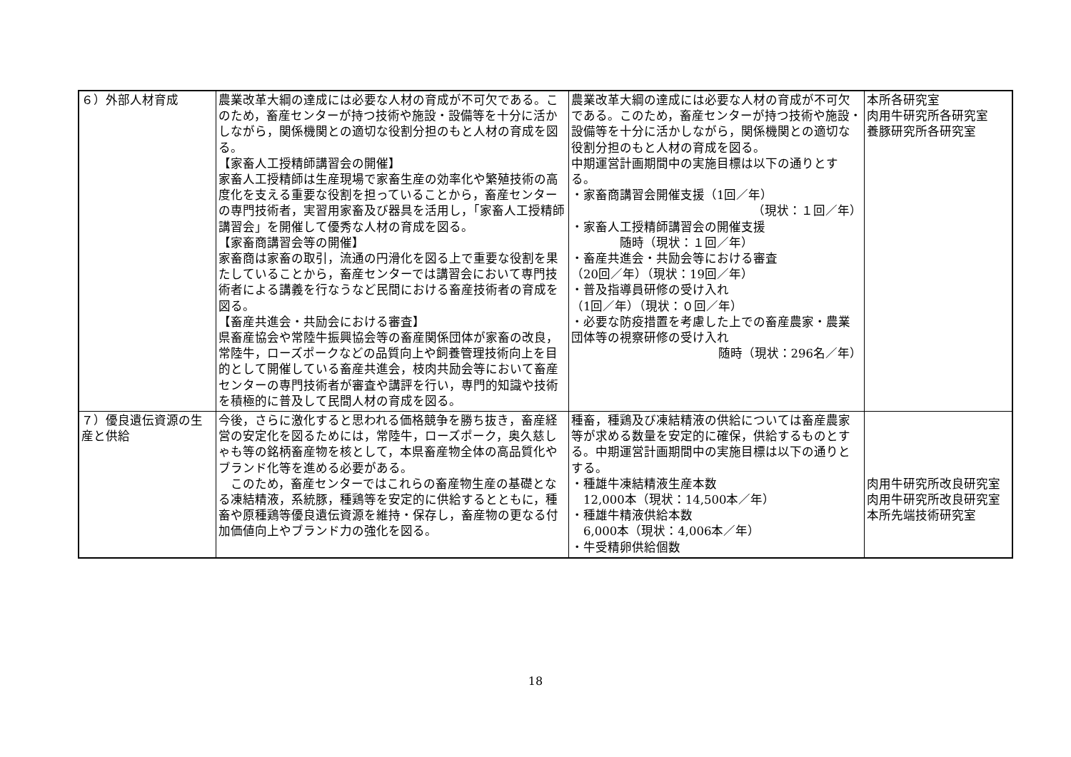| ６）外部人材育成 | 農業改革大綱の達成には必要な人材の育成が不可欠である。このため，畜産センターが持つ技術や施設・設備等を十分に活かしながら，関係機関との適切な役割分担のもと人材の育成を図る。 【家畜人工授精師講習会の開催】 家畜人工授精師は生産現場で家畜生産の効率化や繁殖技術の高度化を支える重要な役割を担っていることから，畜産センターの専門技術者，実習用家畜及び器具を活用し，「家畜人工授精師講習会」を開催して優秀な人材の育成を図る。 【家畜商講習会等の開催】 家畜商は家畜の取引，流通の円滑化を図る上で重要な役割を果たしていることから，畜産センターでは講習会において専門技術者による講義を行なうなど民間における畜産技術者の育成を図る。 【畜産共進会・共励会における審査】 県畜産協会や常陸牛振興協会等の畜産関係団体が家畜の改良，常陸牛，ローズポークなどの品質向上や飼養管理技術向上を目的として開催している畜産共進会，枝肉共励会等において畜産センターの専門技術者が審査や講評を行い，専門的知識や技術を積極的に普及して民間人材の育成を図る。 | 農業改革大綱の達成には必要な人材の育成が不可欠である。このため，畜産センターが持つ技術や施設・設備等を十分に活かしながら，関係機関との適切な役割分担のもと人材の育成を図る。 中期運営計画期間中の実施目標は以下の通りとする。 ・家畜商講習会開催支援（1回／年） （現状：１回／年） ・家畜人工授精師講習会の開催支援 随時（現状：１回／年） ・畜産共進会・共励会等における審査 （20回／年）（現状：19回／年） ・普及指導員研修の受け入れ （1回／年）（現状：０回／年） ・必要な防疫措置を考慮した上での畜産農家・農業団体等の視察研修の受け入れ 随時（現状：296名／年） | 本所各研究室 肉用牛研究所各研究室 養豚研究所各研究室 |
| ７）優良遺伝資源の生産と供給 | 今後，さらに激化すると思われる価格競争を勝ち抜き，畜産経営の安定化を図るためには，常陸牛，ローズポーク，奥久慈しゃも等の銘柄畜産物を核として，本県畜産物全体の高品質化やブランド化等を進める必要がある。 このため，畜産センターではこれらの畜産物生産の基礎となる凍結精液，系統豚，種鶏等を安定的に供給するとともに，種畜や原種鶏等優良遺伝資源を維持・保存し，畜産物の更なる付加価値向上やブランド力の強化を図る。 | 種畜，種鶏及び凍結精液の供給については畜産農家等が求める数量を安定的に確保，供給するものとする。中期運営計画期間中の実施目標は以下の通りとする。 ・種雄牛凍結精液生産本数 12,000本（現状：14,500本／年） ・種雄牛精液供給本数 6,000本（現状：4,006本／年） ・牛受精卵供給個数 | 肉用牛研究所改良研究室 肉用牛研究所改良研究室 本所先端技術研究室 |
18